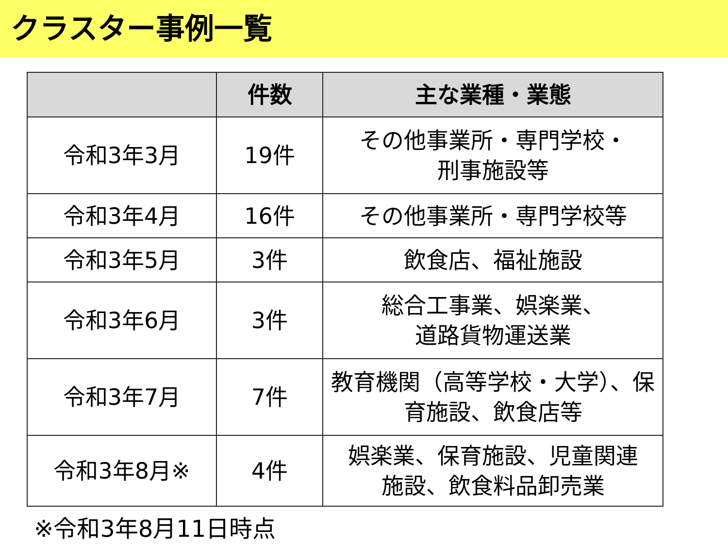クラスター事例一覧
| | 件数 | 主な業種・業態 |
| --- | --- | --- |
| 令和3年3月 | 19件 | その他事業所・専門学校・ 刑事施設等 |
| 令和3年4月 | 16件 | その他事業所・専門学校等 |
| 令和3年5月 | 3件 | 飲食店、福祉施設 |
| 令和3年6月 | 3件 | 総合工事業、娯楽業、 道路貨物運送業 |
| 令和3年7月 | 7件 | 教育機関（高等学校・大学）、保 育施設、飲食店等 |
| 令和3年8月※ | 4件 | 娯楽業、保育施設、児童関連 施設、飲食料品卸売業 |
※令和3年8月11日時点